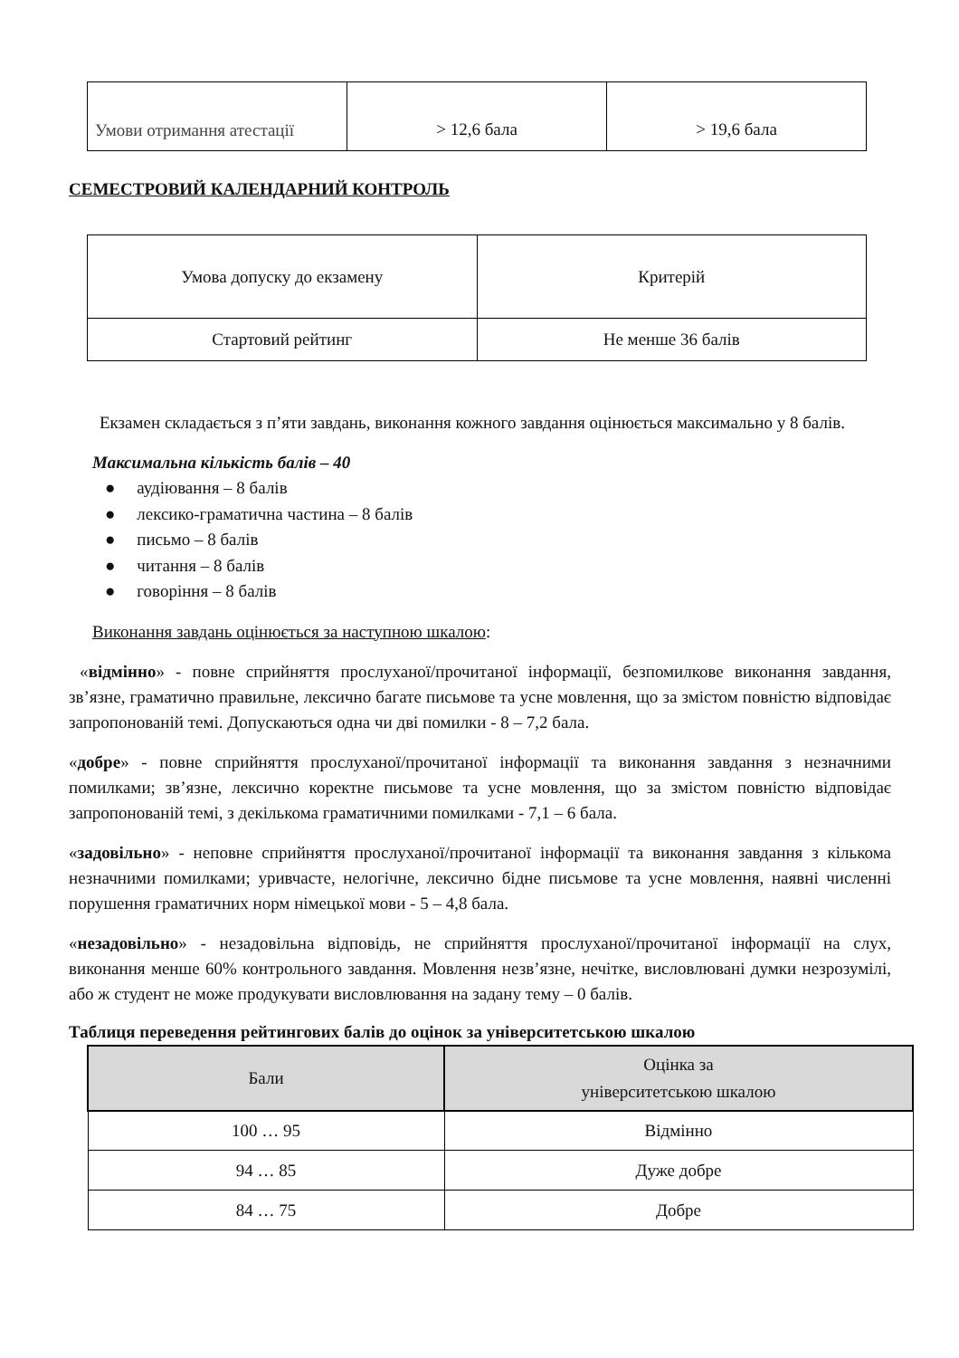| Умови отримання атестації | > 12,6 бала | > 19,6 бала |
СЕМЕСТРОВИЙ КАЛЕНДАРНИЙ КОНТРОЛЬ
| Умова допуску до екзамену | Критерій |
| Стартовий рейтинг | Не менше 36 балів |
Екзамен складається з п’яти завдань, виконання кожного завдання оцінюється максимально у 8 балів.
Максимальна кількість балів – 40
● аудіювання – 8 балів
● лексико-граматична частина – 8 балів
● письмо – 8 балів
● читання – 8 балів
● говоріння – 8 балів
Виконання завдань оцінюється за наступною шкалою:
«відмінно» - повне сприйняття прослуханої/прочитаної інформації, безпомилкове виконання завдання, зв’язне, граматично правильне, лексично багате письмове та усне мовлення, що за змістом повністю відповідає запропонованій темі. Допускаються одна чи дві помилки - 8 – 7,2 бала.
«добре» - повне сприйняття прослуханої/прочитаної інформації та виконання завдання з незначними помилками; зв’язне, лексично коректне письмове та усне мовлення, що за змістом повністю відповідає запропонованій темі, з декількома граматичними помилками - 7,1 – 6 бала.
«задовільно» - неповне сприйняття прослуханої/прочитаної інформації та виконання завдання з кількома незначними помилками; уривчасте, нелогічне, лексично бідне письмове та усне мовлення, наявні численні порушення граматичних норм німецької мови - 5 – 4,8 бала.
«незадовільно» - незадовільна відповідь, не сприйняття прослуханої/прочитаної інформації на слух, виконання менше 60% контрольного завдання. Мовлення незв’язне, нечітке, висловлювані думки незрозумілі, або ж студент не може продукувати висловлювання на задану тему – 0 балів.
Таблиця переведення рейтингових балів до оцінок за університетською шкалою
| Бали | Оцінка за університетською шкалою |
| --- | --- |
| 100 … 95 | Відмінно |
| 94 … 85 | Дуже добре |
| 84 … 75 | Добре |